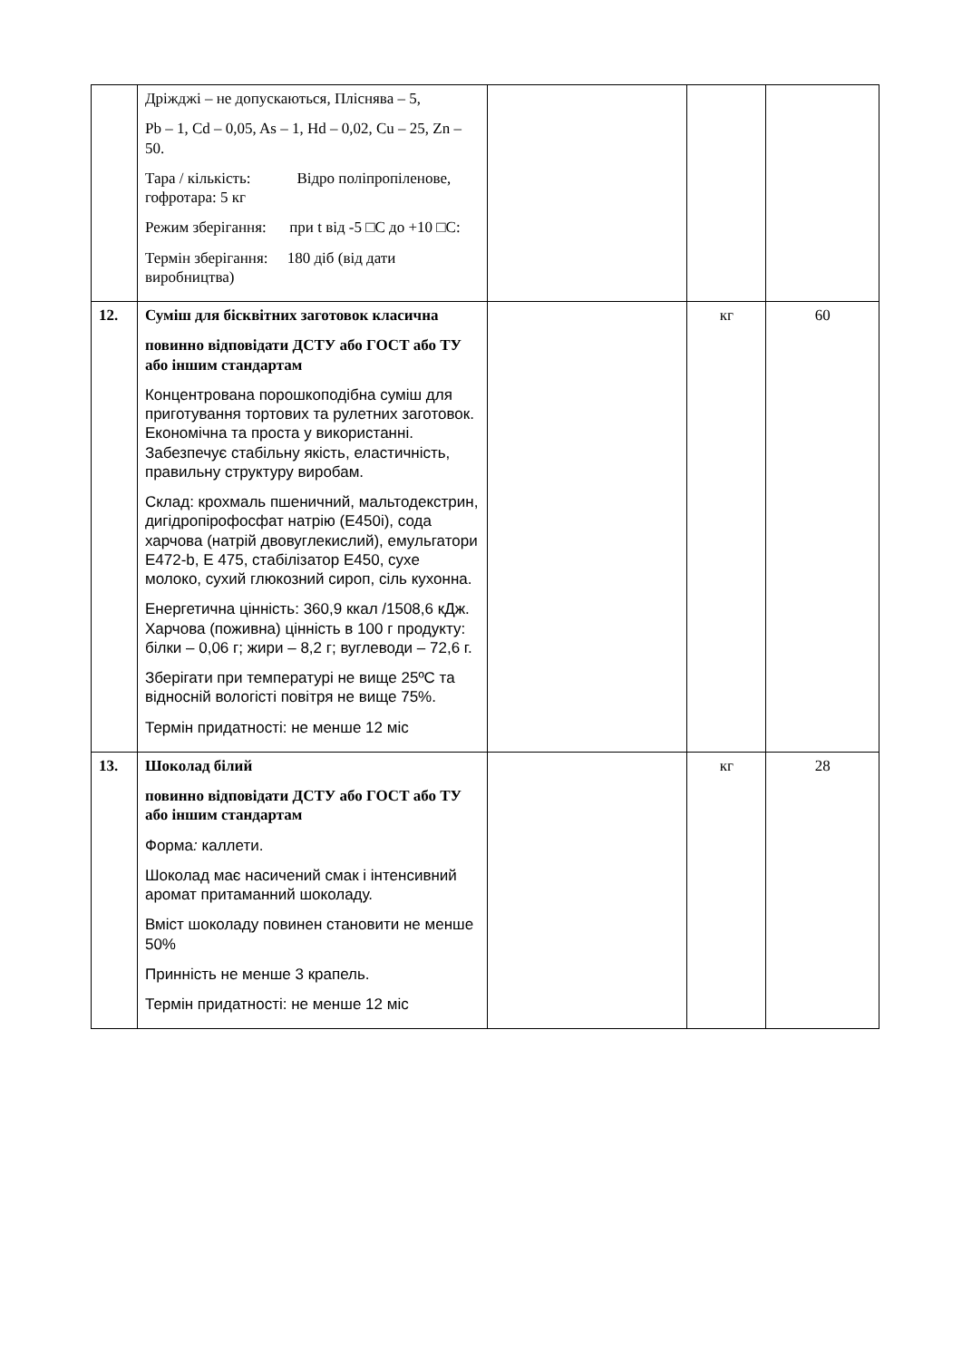| | Дріжджі – не допускаються, Пліснява – 5, Pb – 1, Cd – 0,05, As – 1, Hd – 0,02, Cu – 25, Zn – 50. Тара / кількість: Відро поліпропіленове, гофротара: 5 кг Режим зберігання: при t від -5 □С до +10 □С: Термін зберігання: 180 діб (від дати виробництва) | | | |
| 12. | Суміш для бісквітних заготовок класична повинно відповідати ДСТУ або ГОСТ або ТУ або іншим стандартам Концентрована порошкоподібна суміш для приготування тортових та рулетних заготовок. Економічна та проста у використанні. Забезпечує стабільну якість, еластичність, правильну структуру виробам. Склад: крохмаль пшеничний, мальтодекстрин, дигідропірофосфат натрію (E450i), сода харчова (натрій двовуглекислий), емульгатори E472-b, E 475, стабілізатор E450, сухе молоко, сухий глюкозний сироп, сіль кухонна. Енергетична цінність: 360,9 ккал /1508,6 кДж. Харчова (поживна) цінність в 100 г продукту: білки – 0,06 г; жири – 8,2 г; вуглеводи – 72,6 г. Зберігати при температурі не вище 25ºC та відносній вологісті повітря не вище 75%. Термін придатності: не менше 12 міс | | кг | 60 |
| 13. | Шоколад білий повинно відповідати ДСТУ або ГОСТ або ТУ або іншим стандартам Форма : каллети. Шоколад має насичений смак і інтенсивний аромат притаманний шоколаду. Вміст шоколаду повинен становити не менше 50% Принність не менше 3 крапель. Термін придатності: не менше 12 міс | | кг | 28 |